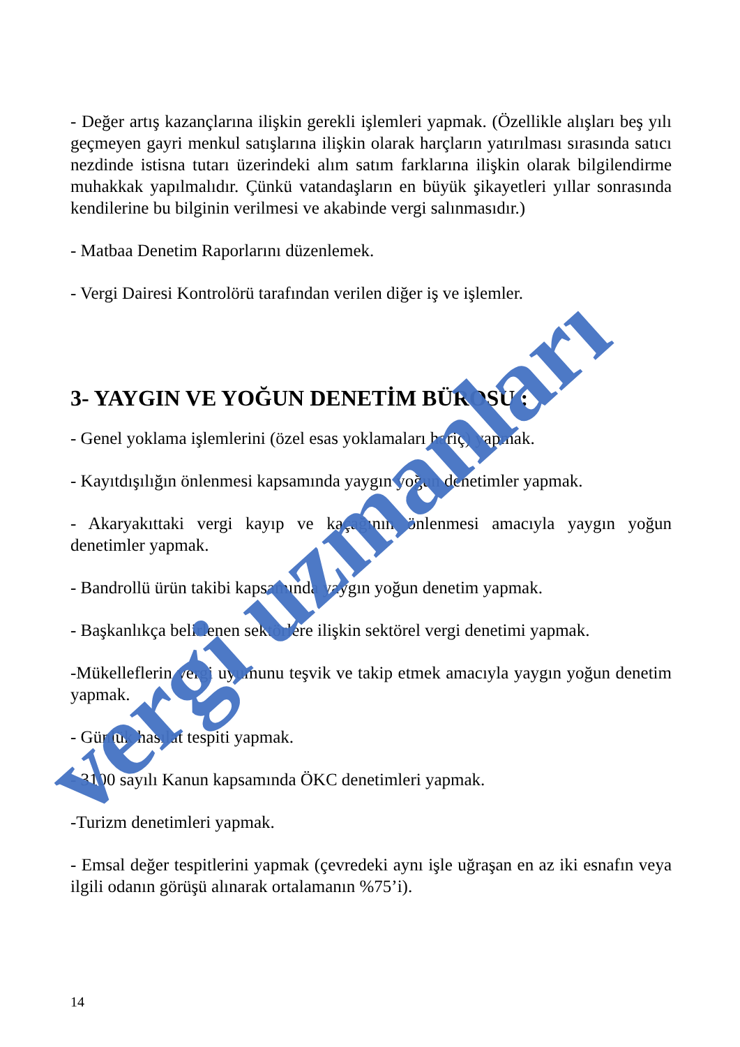- Değer artış kazançlarına ilişkin gerekli işlemleri yapmak. (Özellikle alışları beş yılı geçmeyen gayri menkul satışlarına ilişkin olarak harçların yatırılması sırasında satıcı nezdinde istisna tutarı üzerindeki alım satım farklarına ilişkin olarak bilgilendirme muhakkak yapılmalıdır. Çünkü vatandaşların en büyük şikayetleri yıllar sonrasında kendilerine bu bilginin verilmesi ve akabinde vergi salınmasıdır.)
- Matbaa Denetim Raporlarını düzenlemek.
- Vergi Dairesi Kontrolörü tarafından verilen diğer iş ve işlemler.
3- YAYGIN VE YOĞUN DENETİM BÜROSU :
- Genel yoklama işlemlerini (özel esas yoklamaları hariç) yapmak.
- Kayıtdışılığın önlenmesi kapsamında yaygın yoğun denetimler yapmak.
- Akaryakıttaki vergi kayıp ve kaçağının önlenmesi amacıyla yaygın yoğun denetimler yapmak.
- Bandrollü ürün takibi kapsamında yaygın yoğun denetim yapmak.
- Başkanlıkça belirlenen sektörlere ilişkin sektörel vergi denetimi yapmak.
-Mükelleflerin vergi uyumunu teşvik ve takip etmek amacıyla yaygın yoğun denetim yapmak.
- Günlük hasılat tespiti yapmak.
- 3100 sayılı Kanun kapsamında ÖKC denetimleri yapmak.
-Turizm denetimleri yapmak.
- Emsal değer tespitlerini yapmak (çevredeki aynı işle uğraşan en az iki esnafın veya ilgili odanın görüşü alınarak ortalamanın %75’i).
14
vergi uzmanları